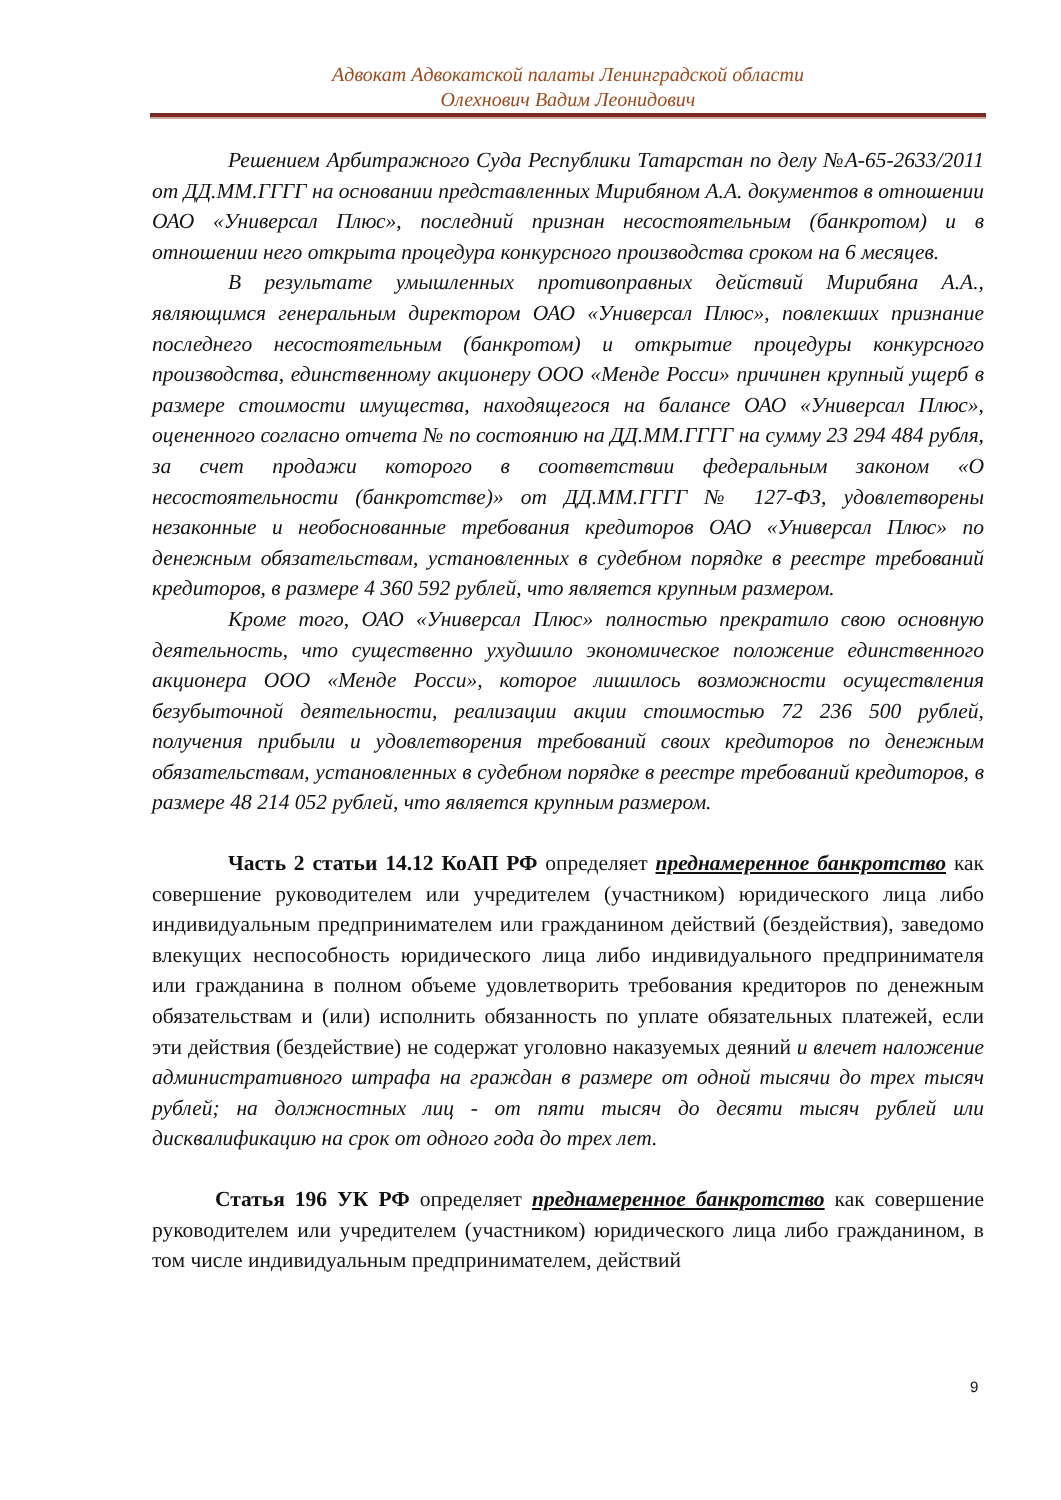Адвокат Адвокатской палаты Ленинградской области
Олехнович Вадим Леонидович
Решением Арбитражного Суда Республики Татарстан по делу №А-65-2633/2011 от ДД.ММ.ГГГГ на основании представленных Мирибяном А.А. документов в отношении ОАО «Универсал Плюс», последний признан несостоятельным (банкротом) и в отношении него открыта процедура конкурсного производства сроком на 6 месяцев.
В результате умышленных противоправных действий Мирибяна А.А., являющимся генеральным директором ОАО «Универсал Плюс», повлекших признание последнего несостоятельным (банкротом) и открытие процедуры конкурсного производства, единственному акционеру ООО «Менде Росси» причинен крупный ущерб в размере стоимости имущества, находящегося на балансе ОАО «Универсал Плюс», оцененного согласно отчета № по состоянию на ДД.ММ.ГГГГ на сумму 23 294 484 рубля, за счет продажи которого в соответствии федеральным законом «О несостоятельности (банкротстве)» от ДД.ММ.ГГГГ № 127-ФЗ, удовлетворены незаконные и необоснованные требования кредиторов ОАО «Универсал Плюс» по денежным обязательствам, установленных в судебном порядке в реестре требований кредиторов, в размере 4 360 592 рублей, что является крупным размером.
Кроме того, ОАО «Универсал Плюс» полностью прекратило свою основную деятельность, что существенно ухудшило экономическое положение единственного акционера ООО «Менде Росси», которое лишилось возможности осуществления безубыточной деятельности, реализации акции стоимостью 72 236 500 рублей, получения прибыли и удовлетворения требований своих кредиторов по денежным обязательствам, установленных в судебном порядке в реестре требований кредиторов, в размере 48 214 052 рублей, что является крупным размером.
Часть 2 статьи 14.12 КоАП РФ определяет преднамеренное банкротство как совершение руководителем или учредителем (участником) юридического лица либо индивидуальным предпринимателем или гражданином действий (бездействия), заведомо влекущих неспособность юридического лица либо индивидуального предпринимателя или гражданина в полном объеме удовлетворить требования кредиторов по денежным обязательствам и (или) исполнить обязанность по уплате обязательных платежей, если эти действия (бездействие) не содержат уголовно наказуемых деяний и влечет наложение административного штрафа на граждан в размере от одной тысячи до трех тысяч рублей; на должностных лиц - от пяти тысяч до десяти тысяч рублей или дисквалификацию на срок от одного года до трех лет.
Статья 196 УК РФ определяет преднамеренное банкротство как совершение руководителем или учредителем (участником) юридического лица либо гражданином, в том числе индивидуальным предпринимателем, действий
9